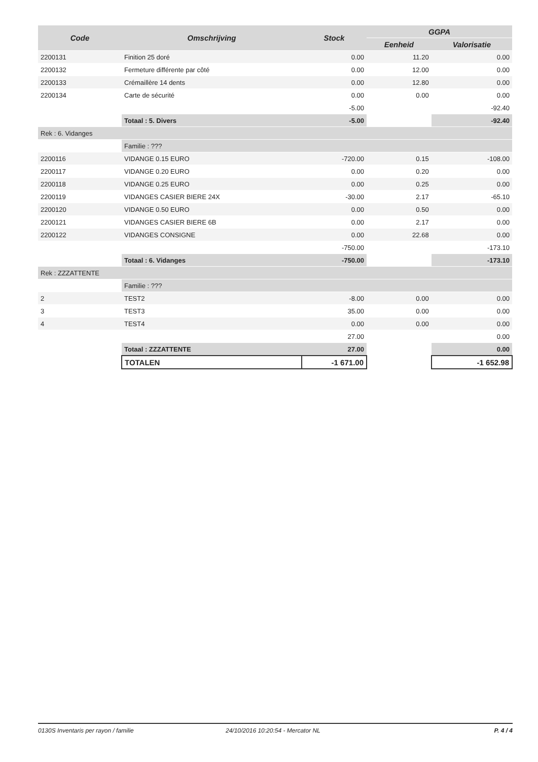| Code | Omschrijving | Stock | GGPA | |
| --- | --- | --- | --- | --- |
| | | | Eenheid | Valorisatie |
| 2200131 | Finition 25 doré | 0.00 | 11.20 | 0.00 |
| 2200132 | Fermeture différente par côté | 0.00 | 12.00 | 0.00 |
| 2200133 | Crémaillère 14 dents | 0.00 | 12.80 | 0.00 |
| 2200134 | Carte de sécurité | 0.00 | 0.00 | 0.00 |
| | | -5.00 | | -92.40 |
| | Totaal : 5. Divers | -5.00 | | -92.40 |
| Rek : 6. Vidanges | | | | |
| | Familie : ??? | | | |
| 2200116 | VIDANGE 0.15 EURO | -720.00 | 0.15 | -108.00 |
| 2200117 | VIDANGE 0.20 EURO | 0.00 | 0.20 | 0.00 |
| 2200118 | VIDANGE 0.25 EURO | 0.00 | 0.25 | 0.00 |
| 2200119 | VIDANGES CASIER BIERE 24X | -30.00 | 2.17 | -65.10 |
| 2200120 | VIDANGE 0.50 EURO | 0.00 | 0.50 | 0.00 |
| 2200121 | VIDANGES CASIER BIERE 6B | 0.00 | 2.17 | 0.00 |
| 2200122 | VIDANGES CONSIGNE | 0.00 | 22.68 | 0.00 |
| | | -750.00 | | -173.10 |
| | Totaal : 6. Vidanges | -750.00 | | -173.10 |
| Rek : ZZZATTENTE | | | | |
| | Familie : ??? | | | |
| 2 | TEST2 | -8.00 | 0.00 | 0.00 |
| 3 | TEST3 | 35.00 | 0.00 | 0.00 |
| 4 | TEST4 | 0.00 | 0.00 | 0.00 |
| | | 27.00 | | 0.00 |
| | Totaal : ZZZATTENTE | 27.00 | | 0.00 |
| | TOTALEN | -1 671.00 | | -1 652.98 |
0130S Inventaris per rayon / familie 24/10/2016 10:20:54 - Mercator NL P. 4 / 4